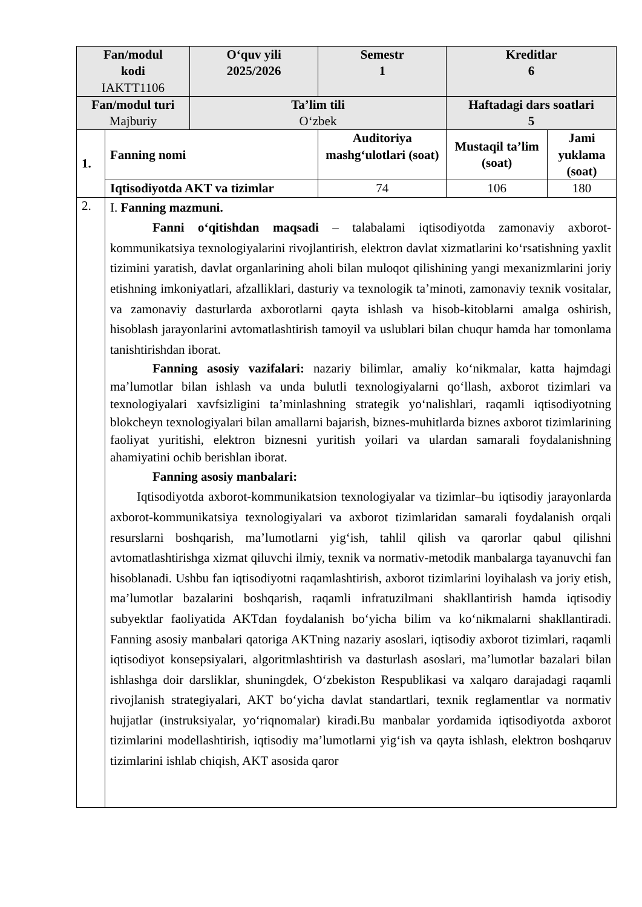| Fan/modul kodi IAKTT1106 | | O‘quv yili 2025/2026 | Semestr 1 | Kreditlar 6 | |
| Fan/modul turi Majburiy | | Ta’lim tili O‘zbek | | Haftadagi dars soatlari 5 | |
| 1. | Fanning nomi | | Auditoriya mashg‘ulotlari (soat) | Mustaqil ta’lim (soat) | Jami yuklama (soat) |
| | Iqtisodiyotda AKT va tizimlar | | 74 | 106 | 180 |
| 2. | I. Fanning mazmuni. Fanni o‘qitishdan maqsadi – talabalami iqtisodiyotda zamonaviy axborot-kommunikatsiya texnologiyalarini rivojlantirish, elektron davlat xizmatlarini ko‘rsatishning yaxlit tizimini yaratish, davlat organlarining aholi bilan muloqot qilishining yangi mexanizmlarini joriy etishning imkoniyatlari, afzalliklari, dasturiy va texnologik ta’minoti, zamonaviy texnik vositalar, va zamonaviy dasturlarda axborotlarni qayta ishlash va hisob-kitoblarni amalga oshirish, hisoblash jarayonlarini avtomatlashtirish tamoyil va uslublari bilan chuqur hamda har tomonlama tanishtirishdan iborat. Fanning asosiy vazifalari: nazariy bilimlar, amaliy ko‘nikmalar, katta hajmdagi ma’lumotlar bilan ishlash va unda bulutli texnologiyalarni qo‘llash, axborot tizimlari va texnologiyalari xavfsizligini ta’minlashning strategik yo‘nalishlari, raqamli iqtisodiyotning blokcheyn texnologiyalari bilan amallarni bajarish, biznes-muhitlarda biznes axborot tizimlarining faoliyat yuritishi, elektron biznesni yuritish yoilari va ulardan samarali foydalanishning ahamiyatini ochib berishlan iborat. Fanning asosiy manbalari: Iqtisodiyotda axborot-kommunikatsion texnologiyalar va tizimlar–bu iqtisodiy jarayonlarda axborot-kommunikatsiya texnologiyalari va axborot tizimlaridan samarali foydalanish orqali resurslarni boshqarish, ma’lumotlarni yig‘ish, tahlil qilish va qarorlar qabul qilishni avtomatlashtirishga xizmat qiluvchi ilmiy, texnik va normativ-metodik manbalarga tayanuvchi fan hisoblanadi. Ushbu fan iqtisodiyotni raqamlashtirish, axborot tizimlarini loyihalash va joriy etish, ma’lumotlar bazalarini boshqarish, raqamli infratuzilmani shakllantirish hamda iqtisodiy subyektlar faoliyatida AKTdan foydalanish bo‘yicha bilim va ko‘nikmalarni shakllantiradi. Fanning asosiy manbalari qatoriga AKTning nazariy asoslari, iqtisodiy axborot tizimlari, raqamli iqtisodiyot konsepsiyalari, algoritmlashtirish va dasturlash asoslari, ma’lumotlar bazalari bilan ishlashga doir darsliklar, shuningdek, O‘zbekiston Respublikasi va xalqaro darajadagi raqamli rivojlanish strategiyalari, AKT bo‘yicha davlat standartlari, texnik reglamentlar va normativ hujjatlar (instruksiyalar, yo‘riqnomalar) kiradi.Bu manbalar yordamida iqtisodiyotda axborot tizimlarini modellashtirish, iqtisodiy ma’lumotlarni yig‘ish va qayta ishlash, elektron boshqaruv tizimlarini ishlab chiqish, AKT asosida qaror | | | | |